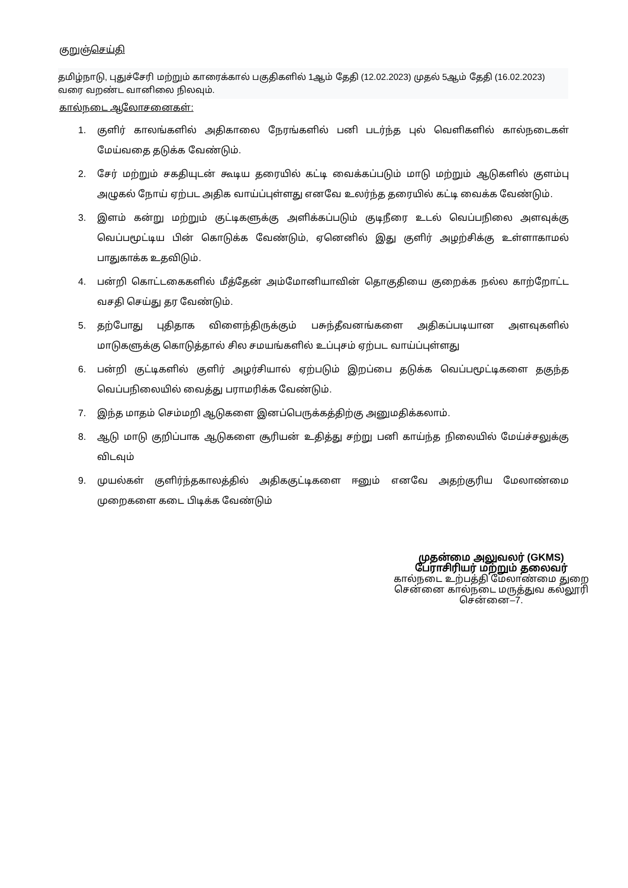குறுஞ்செய்தி
தமிழ்நாடு, புதுச்சேரி மற்றும் காரைக்கால் பகுதிகளில் 1ஆம் தேதி (12.02.2023) முதல் 5ஆம் தேதி (16.02.2023) வரை வறண்ட வானிலை நிலவும்.
கால்நடை ஆலோசனைகள்:
1. குளிர் காலங்களில் அதிகாலை நேரங்களில் பனி படர்ந்த புல் வெளிகளில் கால்நடைகள் மேய்வதை தடுக்க வேண்டும்.
2. சேர் மற்றும் சகதியுடன் கூடிய தரையில் கட்டி வைக்கப்படும் மாடு மற்றும் ஆடுகளில் குளம்பு அழுகல் நோய் ஏற்பட அதிக வாய்ப்புள்ளது எனவே உலர்ந்த தரையில் கட்டி வைக்க வேண்டும்.
3. இளம் கன்று மற்றும் குட்டிகளுக்கு அளிக்கப்படும் குடிநீரை உடல் வெப்பநிலை அளவுக்கு வெப்பமூட்டிய பின் கொடுக்க வேண்டும், ஏனெனில் இது குளிர் அழற்சிக்கு உள்ளாகாமல் பாதுகாக்க உதவிடும்.
4. பன்றி கொட்டகைகளில் மீத்தேன் அம்மோனியாவின் தொகுதியை குறைக்க நல்ல காற்றோட்ட வசதி செய்து தர வேண்டும்.
5. தற்போது புதிதாக விளைந்திருக்கும் பசுந்தீவனங்களை அதிகப்படியான அளவுகளில் மாடுகளுக்கு கொடுத்தால் சில சமயங்களில் உப்புசம் ஏற்பட வாய்ப்புள்ளது
6. பன்றி குட்டிகளில் குளிர் அழர்சியால் ஏற்படும் இறப்பை தடுக்க வெப்பமூட்டிகளை தகுந்த வெப்பநிலையில் வைத்து பராமரிக்க வேண்டும்.
7. இந்த மாதம் செம்மறி ஆடுகளை இனப்பெருக்கத்திற்கு அனுமதிக்கலாம்.
8. ஆடு மாடு குறிப்பாக ஆடுகளை சூரியன் உதித்து சற்று பனி காய்ந்த நிலையில் மேய்ச்சலுக்கு விடவும்
9. முயல்கள் குளிர்ந்தகாலத்தில் அதிககுட்டிகளை ஈனும் எனவே அதற்குரிய மேலாண்மை முறைகளை கடை பிடிக்க வேண்டும்
முதன்மை அலுவலர் (GKMS)
பேராசிரியர் மற்றும் தலைவர்
கால்நடை உற்பத்தி மேலாண்மை துறை
சென்னை கால்நடை மருத்துவ கல்லூரி
சென்னை–7.